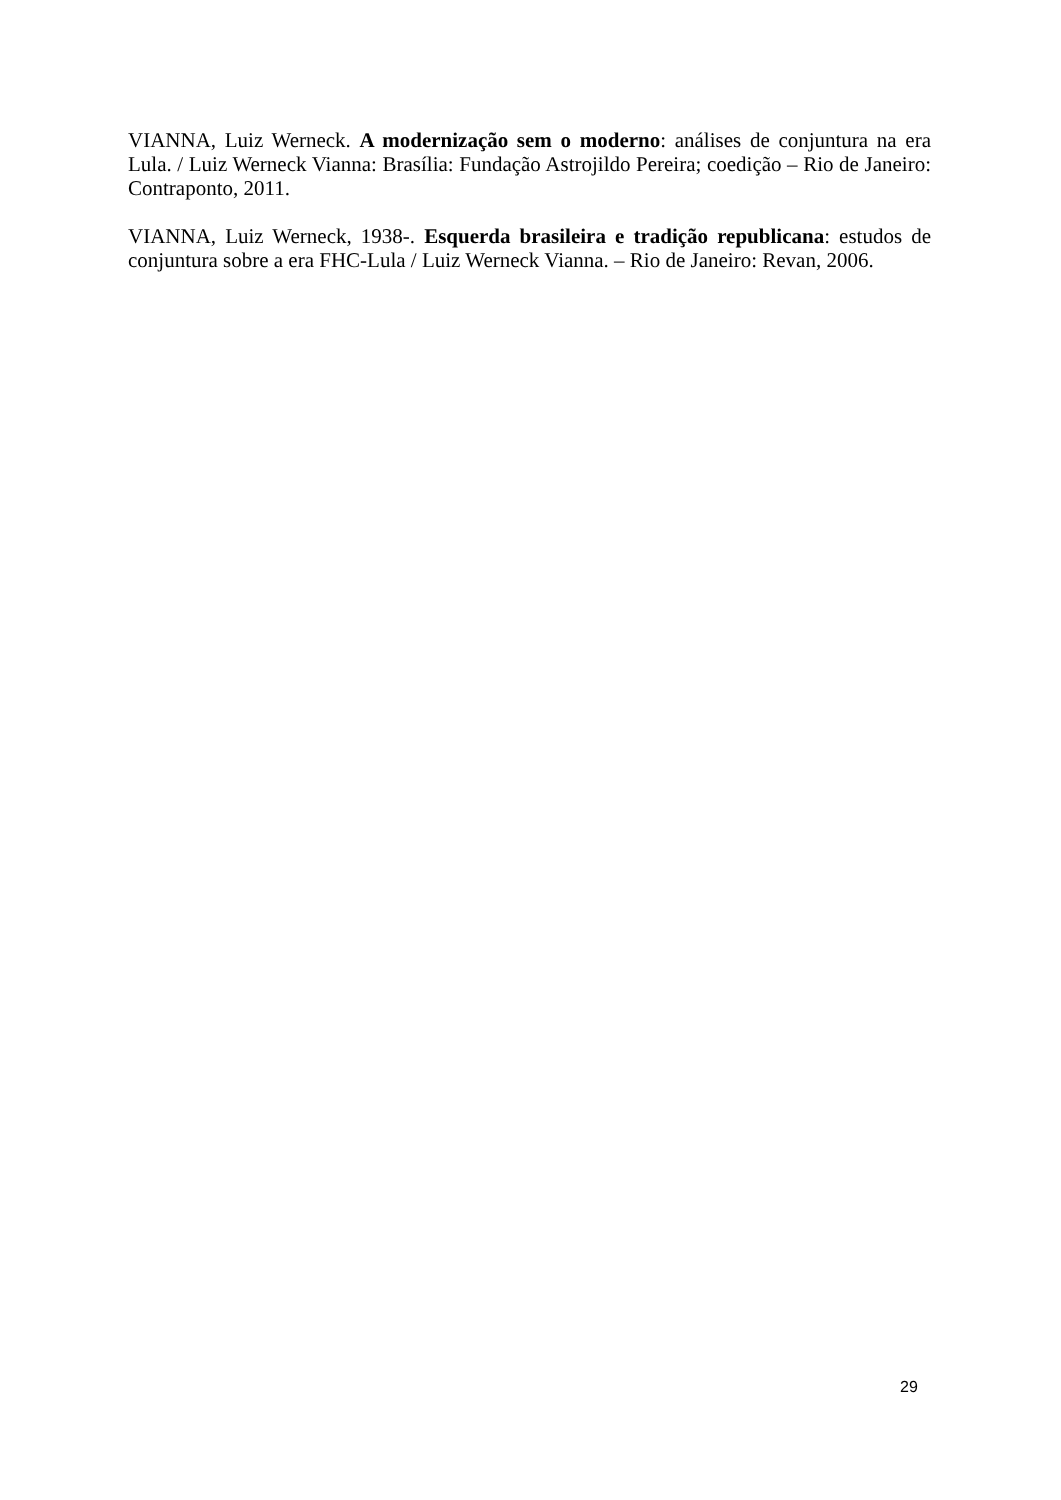VIANNA, Luiz Werneck. A modernização sem o moderno: análises de conjuntura na era Lula. / Luiz Werneck Vianna: Brasília: Fundação Astrojildo Pereira; coedição – Rio de Janeiro: Contraponto, 2011.
VIANNA, Luiz Werneck, 1938-. Esquerda brasileira e tradição republicana: estudos de conjuntura sobre a era FHC-Lula / Luiz Werneck Vianna. – Rio de Janeiro: Revan, 2006.
29